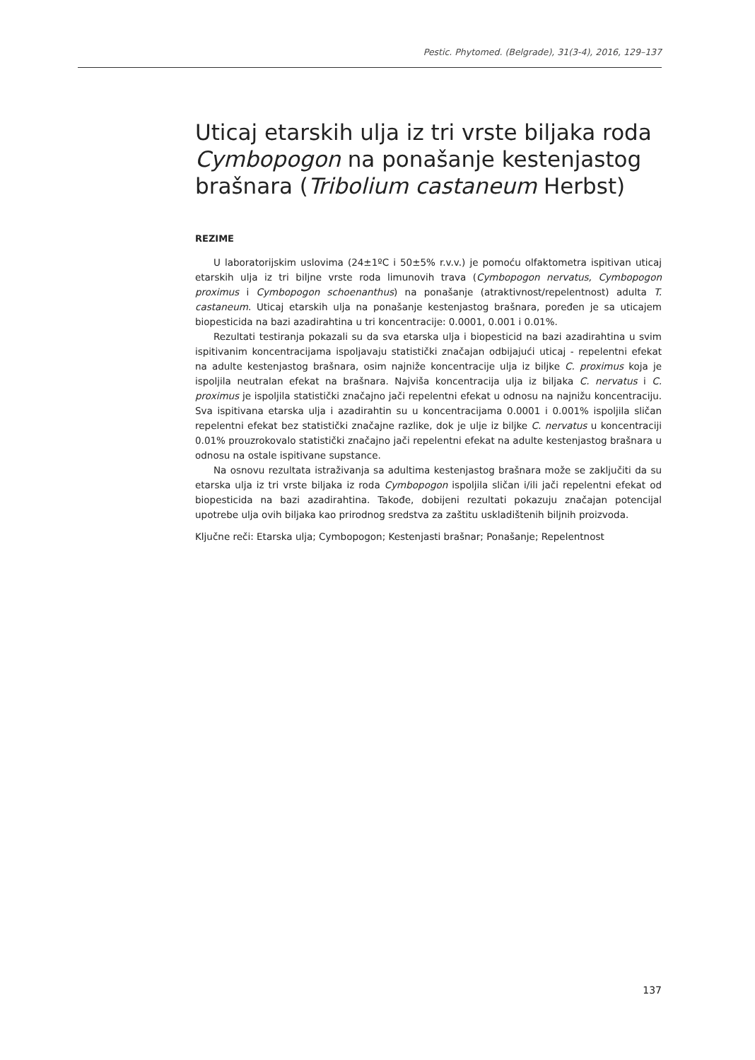Pestic. Phytomed. (Belgrade), 31(3-4), 2016, 129–137
Uticaj etarskih ulja iz tri vrste biljaka roda Cymbopogon na ponašanje kestenjastog brašnara (Tribolium castaneum Herbst)
REZIME
U laboratorijskim uslovima (24±1ºC i 50±5% r.v.v.) je pomoću olfaktometra ispitivan uticaj etarskih ulja iz tri biljne vrste roda limunovih trava (Cymbopogon nervatus, Cymbopogon proximus i Cymbopogon schoenanthus) na ponašanje (atraktivnost/repelentnost) adulta T. castaneum. Uticaj etarskih ulja na ponašanje kestenjastog brašnara, poređen je sa uticajem biopesticida na bazi azadirahtina u tri koncentracije: 0.0001, 0.001 i 0.01%.
Rezultati testiranja pokazali su da sva etarska ulja i biopesticid na bazi azadirahtina u svim ispitivanim koncentracijama ispoljavaju statistički značajan odbijajući uticaj - repelentni efekat na adulte kestenjastog brašnara, osim najniže koncentracije ulja iz biljke C. proximus koja je ispoljila neutralan efekat na brašnara. Najviša koncentracija ulja iz biljaka C. nervatus i C. proximus je ispoljila statistički značajno jači repelentni efekat u odnosu na najnižu koncentraciju. Sva ispitivana etarska ulja i azadirahtin su u koncentracijama 0.0001 i 0.001% ispoljila sličan repelentni efekat bez statistički značajne razlike, dok je ulje iz biljke C. nervatus u koncentraciji 0.01% prouzrokovalo statistički značajno jači repelentni efekat na adulte kestenjastog brašnara u odnosu na ostale ispitivane supstance.
Na osnovu rezultata istraživanja sa adultima kestenjastog brašnara može se zaključiti da su etarska ulja iz tri vrste biljaka iz roda Cymbopogon ispoljila sličan i/ili jači repelentni efekat od biopesticida na bazi azadirahtina. Takođe, dobijeni rezultati pokazuju značajan potencijal upotrebe ulja ovih biljaka kao prirodnog sredstva za zaštitu uskladištenih biljnih proizvoda.
Ključne reči: Etarska ulja; Cymbopogon; Kestenjasti brašnar; Ponašanje; Repelentnost
137